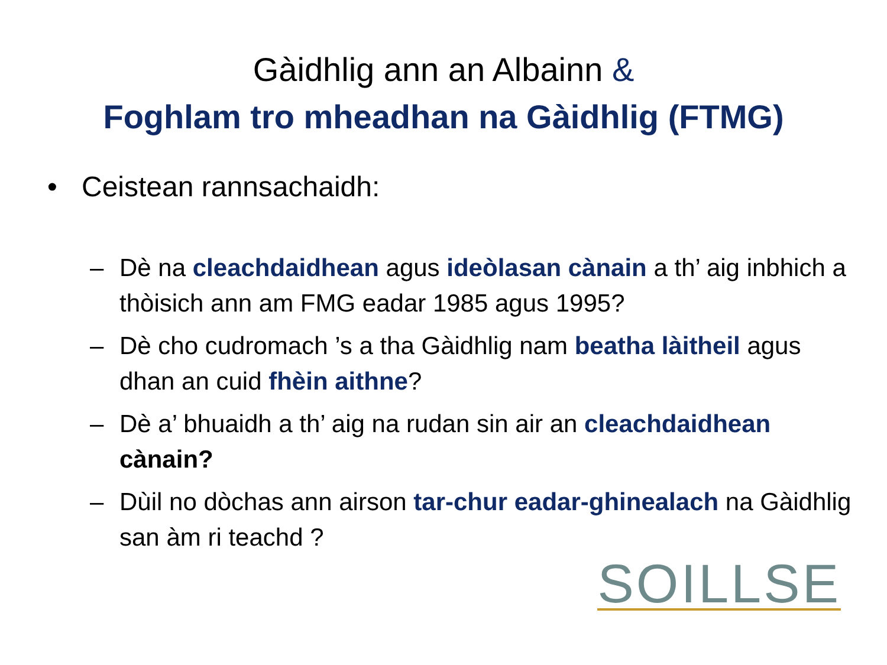Gàidhlig ann an Albainn &
Foghlam tro mheadhan na Gàidhlig (FTMG)
• Ceistean rannsachaidh:
– Dè na cleachdaidhean agus ideòlasan cànain a th’ aig inbhich a thòisich ann am FMG eadar 1985 agus 1995?
– Dè cho cudromach ’s a tha Gàidhlig nam beatha làitheil agus dhan an cuid fhèin aithne?
– Dè a’ bhuaidh a th’ aig na rudan sin air an cleachdaidhean cànain?
– Dùil no dòchas ann airson tar-chur eadar-ghinealach na Gàidhlig san àm ri teachd ?
SOILLSE